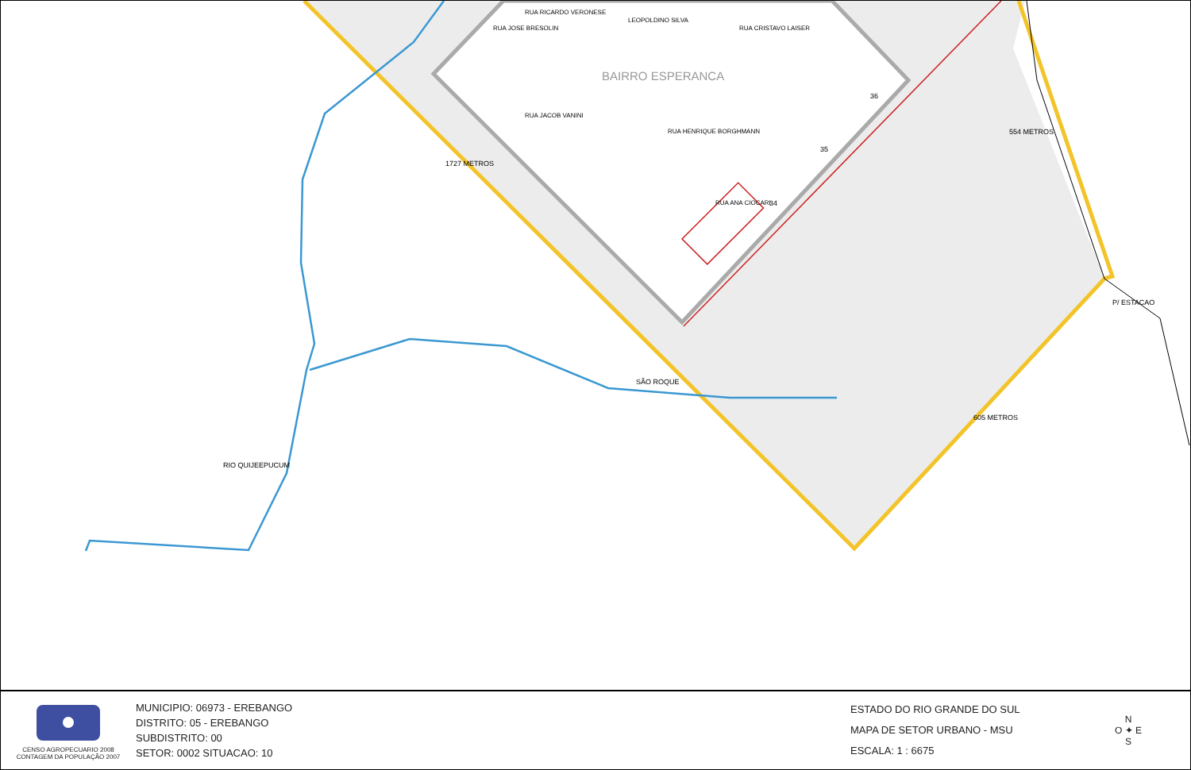BAIRRO ESPERANCA
36
35
34
1727 METROS
605 METROS
554 METROS
P/ ESTACAO
SÃO ROQUE
RIO QUIJEEPUCUM
RUA JOSE BRESOLIN
RUA RICARDO VERONESE
RUA JACOB VANINI
LEOPOLDINO SILVA
RUA CRISTAVO LAISER
RUA HENRIQUE BORGHMANN
RUA ANA CIOCARI
CENSO AGROPECUARIO 2008
CONTAGEM DA POPULAÇÃO 2007
MUNICIPIO: 06973 - EREBANGO
DISTRITO: 05 - EREBANGO
SUBDISTRITO: 00
SETOR: 0002 SITUACAO: 10
ESTADO DO RIO GRANDE DO SUL
MAPA DE SETOR URBANO - MSU
ESCALA: 1 : 6675
N
O ✦ E
S